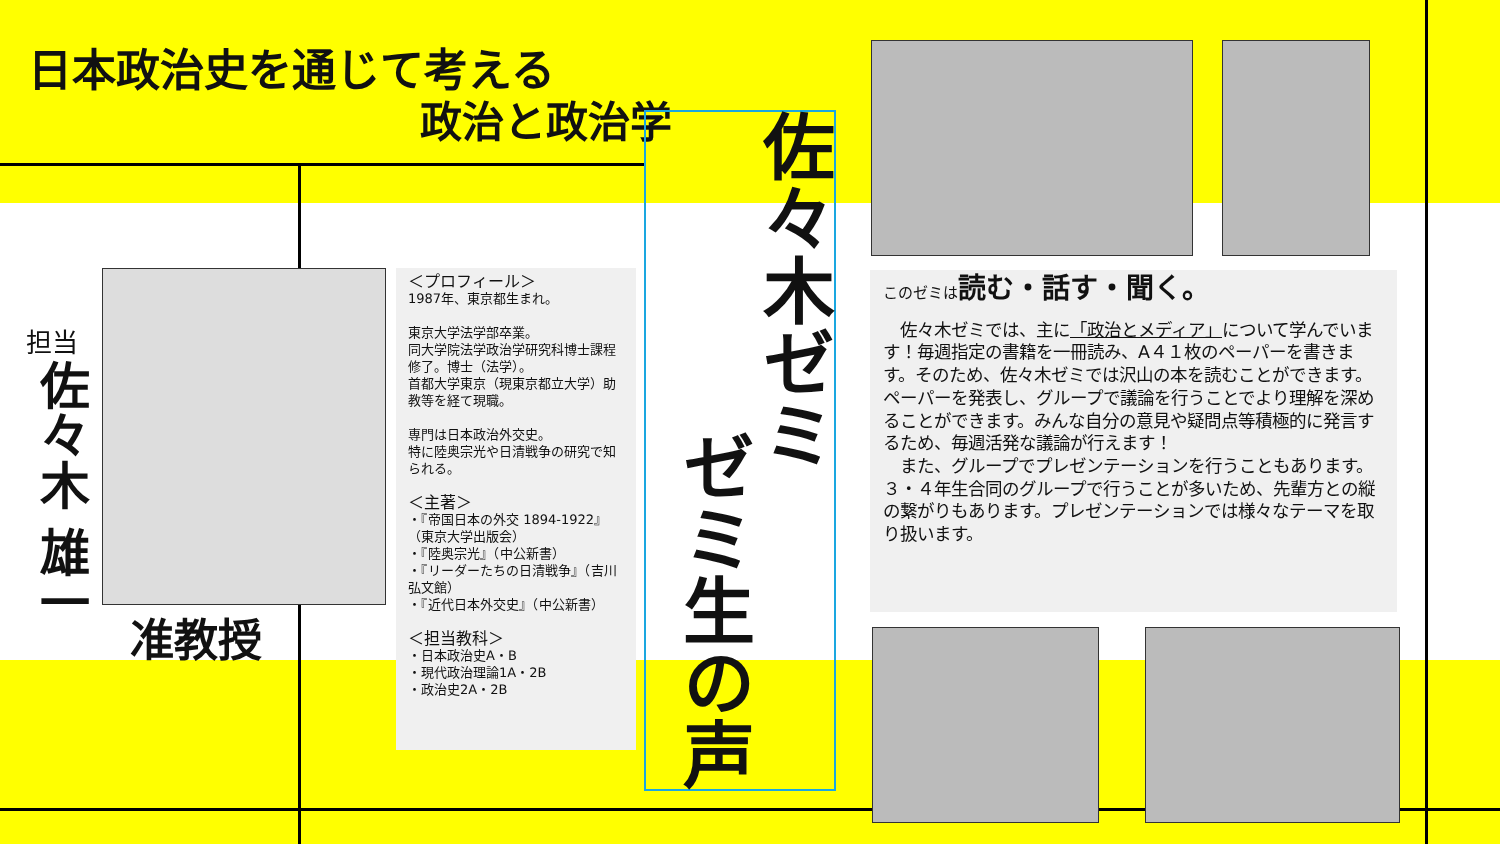日本政治史を通じて考える
政治と政治学
佐々木ゼミ
ゼミ生の声
担当
佐々木 雄一
准教授
＜プロフィール＞
1987年、東京都生まれ。
東京大学法学部卒業。
同大学院法学政治学研究科博士課程修了。博士（法学）。
首都大学東京（現東京都立大学）助教等を経て現職。
専門は日本政治外交史。
特に陸奥宗光や日清戦争の研究で知られる。
＜主著＞
・『帝国日本の外交 1894-1922』（東京大学出版会）
・『陸奥宗光』（中公新書）
・『リーダーたちの日清戦争』（吉川弘文館）
・『近代日本外交史』（中公新書）
＜担当教科＞
・日本政治史A・B
・現代政治理論1A・2B
・政治史2A・2B
このゼミは 読む・話す・聞く。
　佐々木ゼミでは、主に「政治とメディア」について学んでいます！毎週指定の書籍を一冊読み、A４１枚のペーパーを書きます。そのため、佐々木ゼミでは沢山の本を読むことができます。ペーパーを発表し、グループで議論を行うことでより理解を深めることができます。みんな自分の意見や疑問点等積極的に発言するため、毎週活発な議論が行えます！
　また、グループでプレゼンテーションを行うこともあります。３・４年生合同のグループで行うことが多いため、先輩方との縦の繋がりもあります。プレゼンテーションでは様々なテーマを取り扱います。